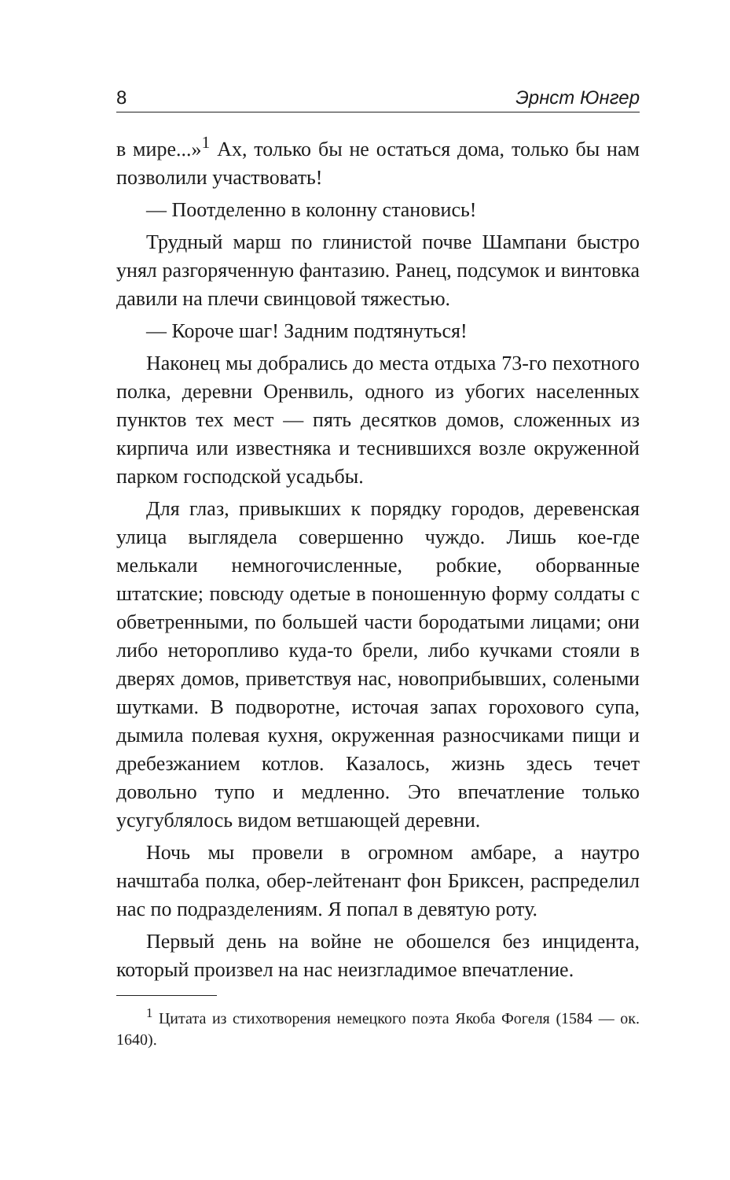8 Эрнст Юнгер
в мире...»<sup>1</sup> Ах, только бы не остаться дома, только бы нам позволили участвовать!
— Поотделенно в колонну становись!
Трудный марш по глинистой почве Шампани быстро унял разгоряченную фантазию. Ранец, подсумок и винтовка давили на плечи свинцовой тяжестью.
— Короче шаг! Задним подтянуться!
Наконец мы добрались до места отдыха 73-го пехотного полка, деревни Оренвиль, одного из убогих населенных пунктов тех мест — пять десятков домов, сложенных из кирпича или известняка и теснившихся возле окруженной парком господской усадьбы.
Для глаз, привыкших к порядку городов, деревенская улица выглядела совершенно чуждо. Лишь кое-где мелькали немногочисленные, робкие, оборванные штатские; повсюду одетые в поношенную форму солдаты с обветренными, по большей части бородатыми лицами; они либо неторопливо куда-то брели, либо кучками стояли в дверях домов, приветствуя нас, новоприбывших, солеными шутками. В подворотне, источая запах горохового супа, дымила полевая кухня, окруженная разносчиками пищи и дребезжанием котлов. Казалось, жизнь здесь течет довольно тупо и медленно. Это впечатление только усугублялось видом ветшающей деревни.
Ночь мы провели в огромном амбаре, а наутро начштаба полка, обер-лейтенант фон Бриксен, распределил нас по подразделениям. Я попал в девятую роту.
Первый день на войне не обошелся без инцидента, который произвел на нас неизгладимое впечатление.
<sup>1</sup> Цитата из стихотворения немецкого поэта Якоба Фогеля (1584 — ок. 1640).